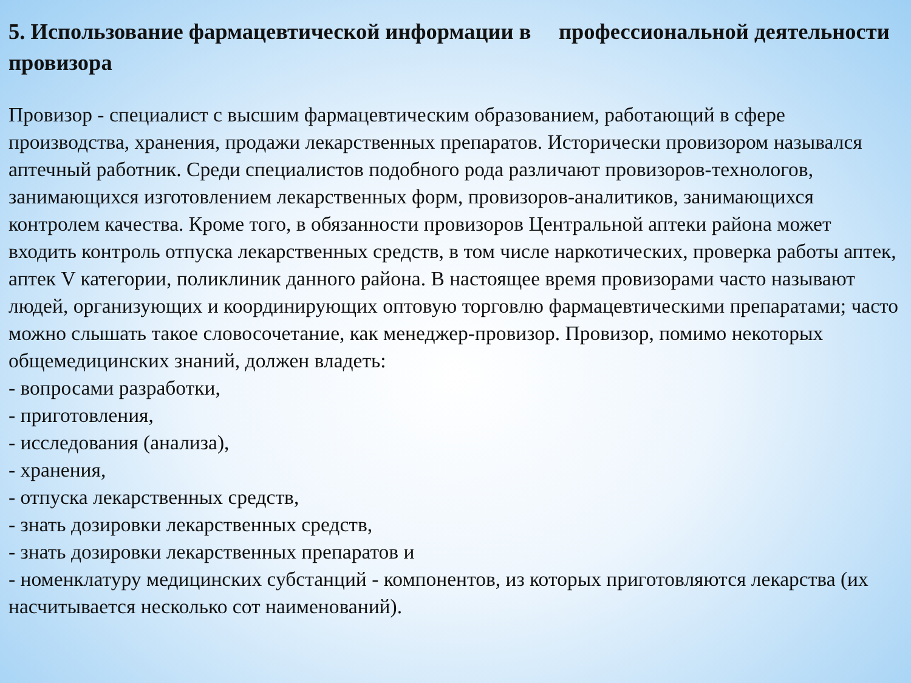5. Использование фармацевтической информации в профессиональной деятельности провизора
Провизор - специалист с высшим фармацевтическим образованием, работающий в сфере производства, хранения, продажи лекарственных препаратов. Исторически провизором назывался аптечный работник. Среди специалистов подобного рода различают провизоров-технологов, занимающихся изготовлением лекарственных форм, провизоров-аналитиков, занимающихся контролем качества. Кроме того, в обязанности провизоров Центральной аптеки района может входить контроль отпуска лекарственных средств, в том числе наркотических, проверка работы аптек, аптек V категории, поликлиник данного района. В настоящее время провизорами часто называют людей, организующих и координирующих оптовую торговлю фармацевтическими препаратами; часто можно слышать такое словосочетание, как менеджер-провизор. Провизор, помимо некоторых общемедицинских знаний, должен владеть:
- вопросами разработки,
- приготовления,
- исследования (анализа),
- хранения,
- отпуска лекарственных средств,
- знать дозировки лекарственных средств,
- знать дозировки лекарственных препаратов и
- номенклатуру медицинских субстанций - компонентов, из которых приготовляются лекарства (их насчитывается несколько сот наименований).